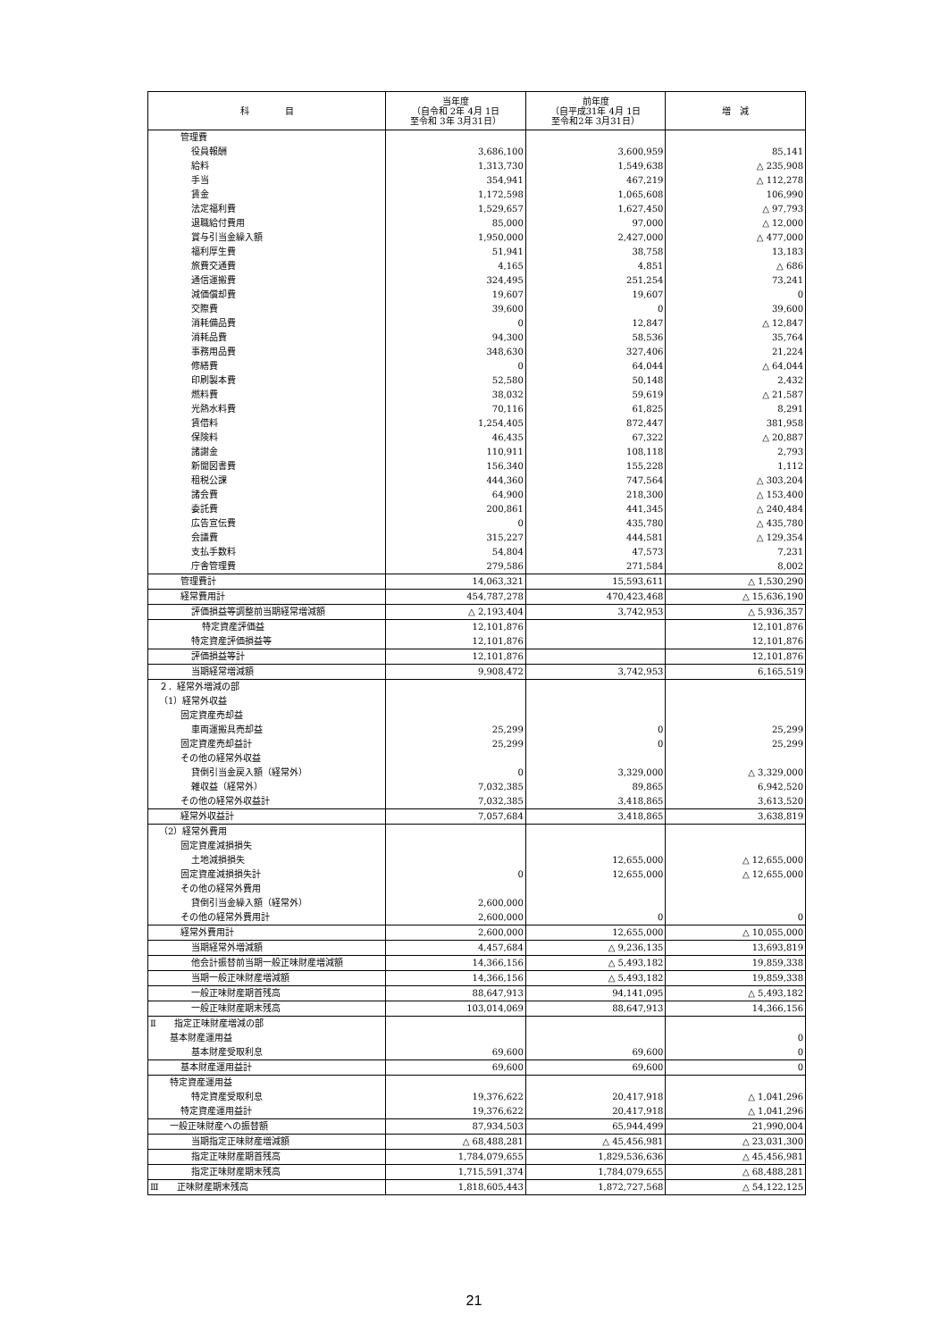| 科 目 | 当年度 （自令和 2年 4月 1日 至令和 3年 3月31日） | 前年度 （自平成31年 4月 1日 至令和2年 3月31日） | 増 減 |
| --- | --- | --- | --- |
| 管理費 | | | |
| 役員報酬 | 3,686,100 | 3,600,959 | 85,141 |
| 給料 | 1,313,730 | 1,549,638 | △ 235,908 |
| 手当 | 354,941 | 467,219 | △ 112,278 |
| 賃金 | 1,172,598 | 1,065,608 | 106,990 |
| 法定福利費 | 1,529,657 | 1,627,450 | △ 97,793 |
| 退職給付費用 | 85,000 | 97,000 | △ 12,000 |
| 賞与引当金繰入額 | 1,950,000 | 2,427,000 | △ 477,000 |
| 福利厚生費 | 51,941 | 38,758 | 13,183 |
| 旅費交通費 | 4,165 | 4,851 | △ 686 |
| 通信運搬費 | 324,495 | 251,254 | 73,241 |
| 減価償却費 | 19,607 | 19,607 | 0 |
| 交際費 | 39,600 | 0 | 39,600 |
| 消耗備品費 | 0 | 12,847 | △ 12,847 |
| 消耗品費 | 94,300 | 58,536 | 35,764 |
| 事務用品費 | 348,630 | 327,406 | 21,224 |
| 修繕費 | 0 | 64,044 | △ 64,044 |
| 印刷製本費 | 52,580 | 50,148 | 2,432 |
| 燃料費 | 38,032 | 59,619 | △ 21,587 |
| 光熱水料費 | 70,116 | 61,825 | 8,291 |
| 賃借料 | 1,254,405 | 872,447 | 381,958 |
| 保険料 | 46,435 | 67,322 | △ 20,887 |
| 諸謝金 | 110,911 | 108,118 | 2,793 |
| 新聞図書費 | 156,340 | 155,228 | 1,112 |
| 租税公課 | 444,360 | 747,564 | △ 303,204 |
| 諸会費 | 64,900 | 218,300 | △ 153,400 |
| 委託費 | 200,861 | 441,345 | △ 240,484 |
| 広告宣伝費 | 0 | 435,780 | △ 435,780 |
| 会議費 | 315,227 | 444,581 | △ 129,354 |
| 支払手数料 | 54,804 | 47,573 | 7,231 |
| 庁舎管理費 | 279,586 | 271,584 | 8,002 |
| 管理費計 | 14,063,321 | 15,593,611 | △ 1,530,290 |
| 経常費用計 | 454,787,278 | 470,423,468 | △ 15,636,190 |
| 評価損益等調整前当期経常増減額 | △ 2,193,404 | 3,742,953 | △ 5,936,357 |
| 特定資産評価益 | 12,101,876 | | 12,101,876 |
| 特定資産評価損益等 | 12,101,876 | | 12,101,876 |
| 評価損益等計 | 12,101,876 | | 12,101,876 |
| 当期経常増減額 | 9,908,472 | 3,742,953 | 6,165,519 |
| ２．経常外増減の部 | | | |
| （1）経常外収益 | | | |
| 固定資産売却益 | | | |
| 車両運搬具売却益 | 25,299 | 0 | 25,299 |
| 固定資産売却益計 | 25,299 | 0 | 25,299 |
| その他の経常外収益 | | | |
| 貸倒引当金戻入額（経常外） | 0 | 3,329,000 | △ 3,329,000 |
| 雑収益（経常外） | 7,032,385 | 89,865 | 6,942,520 |
| その他の経常外収益計 | 7,032,385 | 3,418,865 | 3,613,520 |
| 経常外収益計 | 7,057,684 | 3,418,865 | 3,638,819 |
| （2）経常外費用 | | | |
| 固定資産減損損失 | | | |
| 土地減損損失 | | 12,655,000 | △ 12,655,000 |
| 固定資産減損損失計 | 0 | 12,655,000 | △ 12,655,000 |
| その他の経常外費用 | | | |
| 貸倒引当金繰入額（経常外） | 2,600,000 | | |
| その他の経常外費用計 | 2,600,000 | 0 | 0 |
| 経常外費用計 | 2,600,000 | 12,655,000 | △ 10,055,000 |
| 当期経常外増減額 | 4,457,684 | △ 9,236,135 | 13,693,819 |
| 他会計振替前当期一般正味財産増減額 | 14,366,156 | △ 5,493,182 | 19,859,338 |
| 当期一般正味財産増減額 | 14,366,156 | △ 5,493,182 | 19,859,338 |
| 一般正味財産期首残高 | 88,647,913 | 94,141,095 | △ 5,493,182 |
| 一般正味財産期末残高 | 103,014,069 | 88,647,913 | 14,366,156 |
| Ⅱ 指定正味財産増減の部 | | | |
| 基本財産運用益 | | | 0 |
| 基本財産受取利息 | 69,600 | 69,600 | 0 |
| 基本財産運用益計 | 69,600 | 69,600 | 0 |
| 特定資産運用益 | | | |
| 特定資産受取利息 | 19,376,622 | 20,417,918 | △ 1,041,296 |
| 特定資産運用益計 | 19,376,622 | 20,417,918 | △ 1,041,296 |
| 一般正味財産への振替額 | 87,934,503 | 65,944,499 | 21,990,004 |
| 当期指定正味財産増減額 | △ 68,488,281 | △ 45,456,981 | △ 23,031,300 |
| 指定正味財産期首残高 | 1,784,079,655 | 1,829,536,636 | △ 45,456,981 |
| 指定正味財産期末残高 | 1,715,591,374 | 1,784,079,655 | △ 68,488,281 |
| Ⅲ 正味財産期末残高 | 1,818,605,443 | 1,872,727,568 | △ 54,122,125 |
21